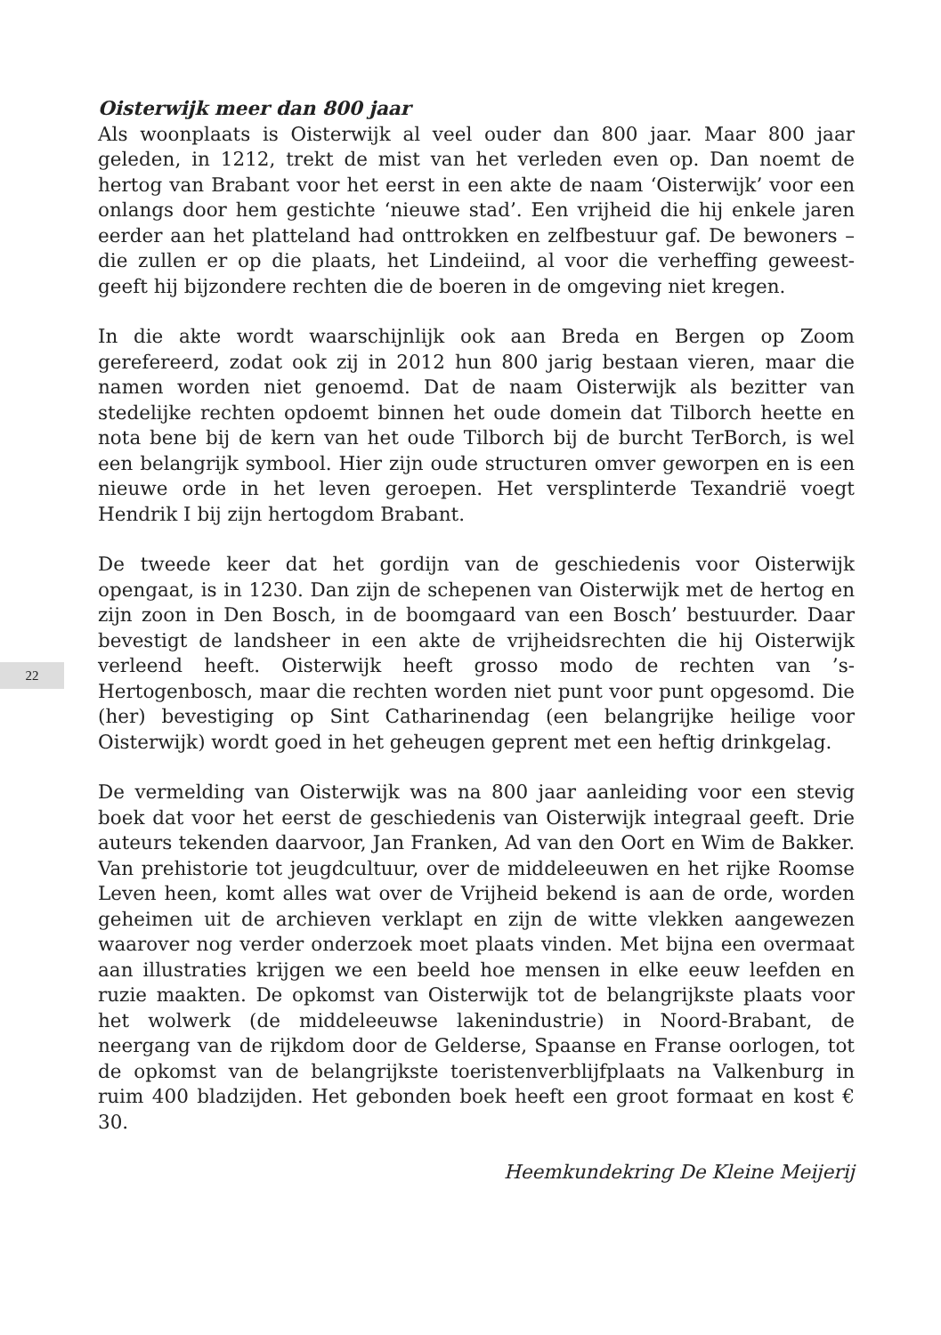22
Oisterwijk meer dan 800 jaar
Als woonplaats is Oisterwijk al veel ouder dan 800 jaar. Maar 800 jaar geleden, in 1212, trekt de mist van het verleden even op. Dan noemt de hertog van Brabant voor het eerst in een akte de naam ‘Oisterwijk’ voor een onlangs door hem gestichte ‘nieuwe stad’. Een vrijheid die hij enkele jaren eerder aan het platteland had onttrokken en zelfbestuur gaf. De bewoners –die zullen er op die plaats, het Lindeiind, al voor die verheffing geweest- geeft hij bijzondere rechten die de boeren in de omgeving niet kregen.
In die akte wordt waarschijnlijk ook aan Breda en Bergen op Zoom gerefereerd, zodat ook zij in 2012 hun 800 jarig bestaan vieren, maar die namen worden niet genoemd. Dat de naam Oisterwijk als bezitter van stedelijke rechten opdoemt binnen het oude domein dat Tilborch heette en nota bene bij de kern van het oude Tilborch bij de burcht TerBorch, is wel een belangrijk symbool. Hier zijn oude structuren omver geworpen en is een nieuwe orde in het leven geroepen. Het versplinterde Texandrië voegt Hendrik I bij zijn hertogdom Brabant.
De tweede keer dat het gordijn van de geschiedenis voor Oisterwijk opengaat, is in 1230. Dan zijn de schepenen van Oisterwijk met de hertog en zijn zoon in Den Bosch, in de boomgaard van een Bosch’ bestuurder. Daar bevestigt de landsheer in een akte de vrijheidsrechten die hij Oisterwijk verleend heeft. Oisterwijk heeft grosso modo de rechten van ’s-Hertogenbosch, maar die rechten worden niet punt voor punt opgesomd. Die (her) bevestiging op Sint Catharinendag (een belangrijke heilige voor Oisterwijk) wordt goed in het geheugen geprent met een heftig drinkgelag.
De vermelding van Oisterwijk was na 800 jaar aanleiding voor een stevig boek dat voor het eerst de geschiedenis van Oisterwijk integraal geeft. Drie auteurs tekenden daarvoor, Jan Franken, Ad van den Oort en Wim de Bakker. Van prehistorie tot jeugdcultuur, over de middeleeuwen en het rijke Roomse Leven heen, komt alles wat over de Vrijheid bekend is aan de orde, worden geheimen uit de archieven verklapt en zijn de witte vlekken aangewezen waarover nog verder onderzoek moet plaats vinden. Met bijna een overmaat aan illustraties krijgen we een beeld hoe mensen in elke eeuw leefden en ruzie maakten. De opkomst van Oisterwijk tot de belangrijkste plaats voor het wolwerk (de middeleeuwse lakenindustrie) in Noord-Brabant, de neergang van de rijkdom door de Gelderse, Spaanse en Franse oorlogen, tot de opkomst van de belangrijkste toeristenverblijfplaats na Valkenburg in ruim 400 bladzijden. Het gebonden boek heeft een groot formaat en kost € 30.
Heemkundekring De Kleine Meijerij